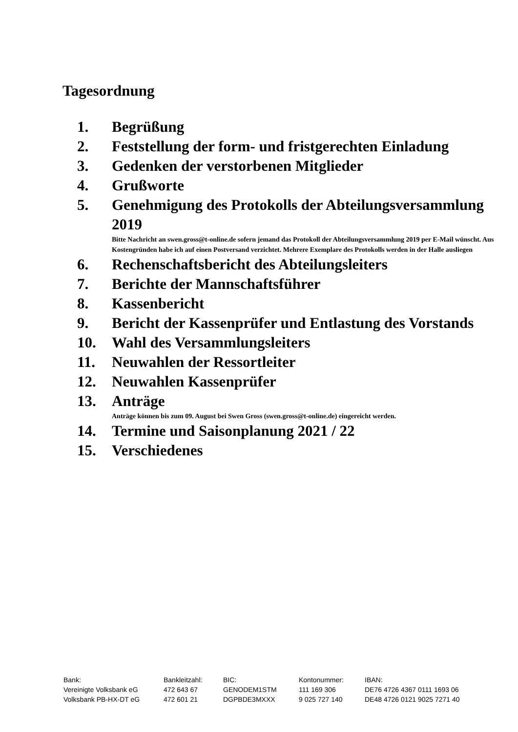Tagesordnung
1. Begrüßung
2. Feststellung der form- und fristgerechten Einladung
3. Gedenken der verstorbenen Mitglieder
4. Grußworte
5. Genehmigung des Protokolls der Abteilungsversammlung 2019
Bitte Nachricht an swen.gross@t-online.de sofern jemand das Protokoll der Abteilungsversammlung 2019 per E-Mail wünscht. Aus Kostengründen habe ich auf einen Postversand verzichtet. Mehrere Exemplare des Protokolls werden in der Halle ausliegen
6. Rechenschaftsbericht des Abteilungsleiters
7. Berichte der Mannschaftsführer
8. Kassenbericht
9. Bericht der Kassenprüfer und Entlastung des Vorstands
10. Wahl des Versammlungsleiters
11. Neuwahlen der Ressortleiter
12. Neuwahlen Kassenprüfer
13. Anträge
Anträge können bis zum 09. August bei Swen Gross (swen.gross@t-online.de) eingereicht werden.
14. Termine und Saisonplanung 2021 / 22
15. Verschiedenes
| Bank: | Bankleitzahl: | BIC: | Kontonummer: | IBAN: |
| Vereinigte Volksbank eG | 472 643 67 | GENODEM1STM | 111 169 306 | DE76 4726 4367 0111 1693 06 |
| Volksbank PB-HX-DT eG | 472 601 21 | DGPBDE3MXXX | 9 025 727 140 | DE48 4726 0121 9025 7271 40 |